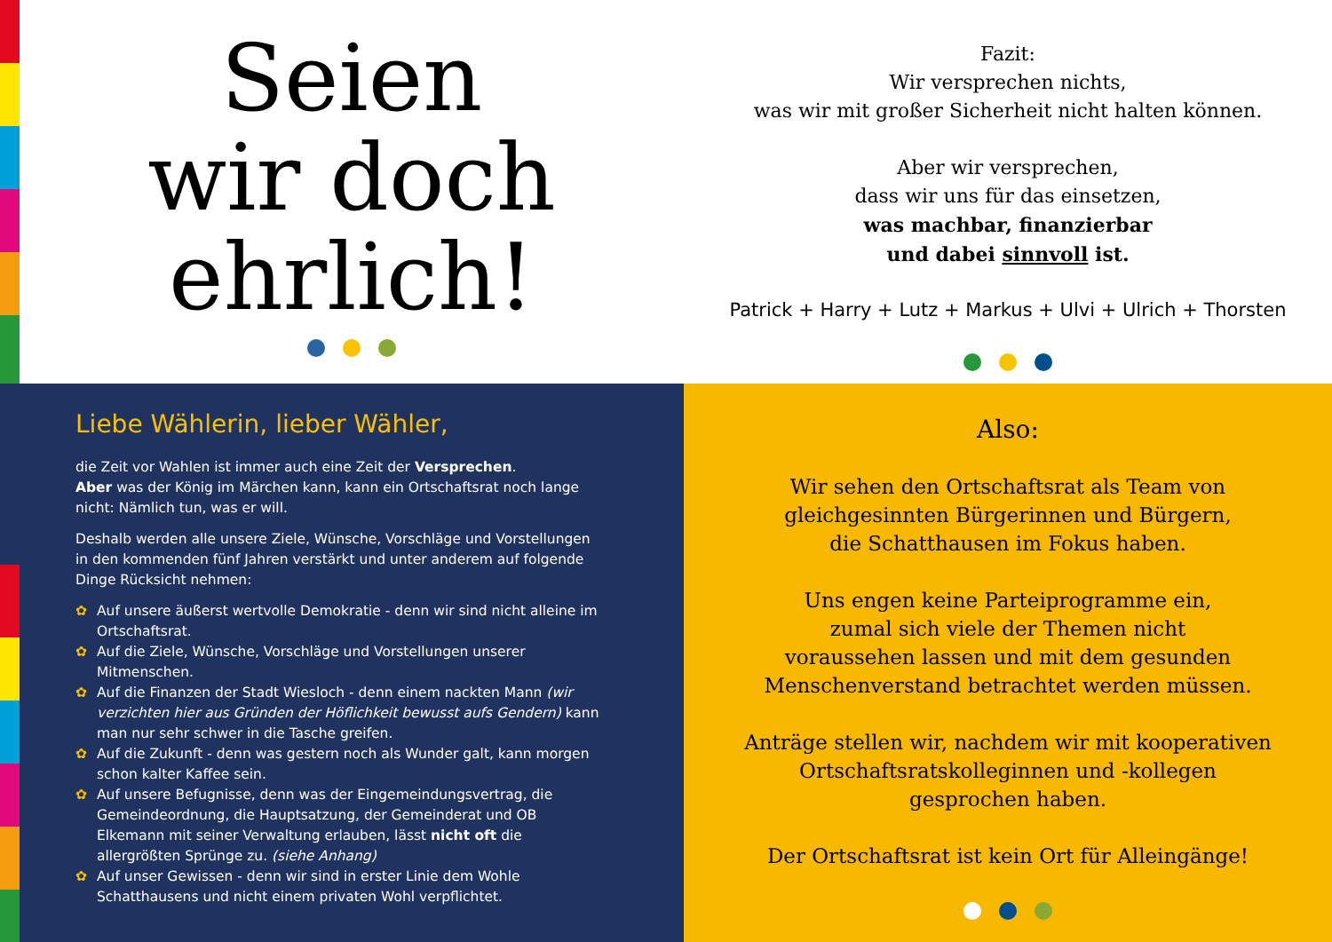Seien
wir doch
ehrlich!
Fazit:
Wir versprechen nichts,
was wir mit großer Sicherheit nicht halten können.
Aber wir versprechen,
dass wir uns für das einsetzen,
was machbar, finanzierbar
und dabei sinnvoll ist.
Patrick + Harry + Lutz + Markus + Ulvi + Ulrich + Thorsten
Liebe Wählerin, lieber Wähler,
die Zeit vor Wahlen ist immer auch eine Zeit der Versprechen.
Aber was der König im Märchen kann, kann ein Ortschaftsrat noch lange nicht: Nämlich tun, was er will.
Deshalb werden alle unsere Ziele, Wünsche, Vorschläge und Vorstellungen in den kommenden fünf Jahren verstärkt und unter anderem auf folgende Dinge Rücksicht nehmen:
✿ Auf unsere äußerst wertvolle Demokratie - denn wir sind nicht alleine im Ortschaftsrat.
✿ Auf die Ziele, Wünsche, Vorschläge und Vorstellungen unserer Mitmenschen.
✿ Auf die Finanzen der Stadt Wiesloch - denn einem nackten Mann (wir verzichten hier aus Gründen der Höflichkeit bewusst aufs Gendern) kann man nur sehr schwer in die Tasche greifen.
✿ Auf die Zukunft - denn was gestern noch als Wunder galt, kann morgen schon kalter Kaffee sein.
✿ Auf unsere Befugnisse, denn was der Eingemeindungsvertrag, die Gemeindeordnung, die Hauptsatzung, der Gemeinderat und OB Elkemann mit seiner Verwaltung erlauben, lässt nicht oft die allergrößten Sprünge zu. (siehe Anhang)
✿ Auf unser Gewissen - denn wir sind in erster Linie dem Wohle Schatthausens und nicht einem privaten Wohl verpflichtet.
Also:
Wir sehen den Ortschaftsrat als Team von
gleichgesinnten Bürgerinnen und Bürgern,
die Schatthausen im Fokus haben.
Uns engen keine Parteiprogramme ein,
zumal sich viele der Themen nicht
voraussehen lassen und mit dem gesunden
Menschenverstand betrachtet werden müssen.
Anträge stellen wir, nachdem wir mit kooperativen
Ortschaftsratskolleginnen und -kollegen
gesprochen haben.
Der Ortschaftsrat ist kein Ort für Alleingänge!